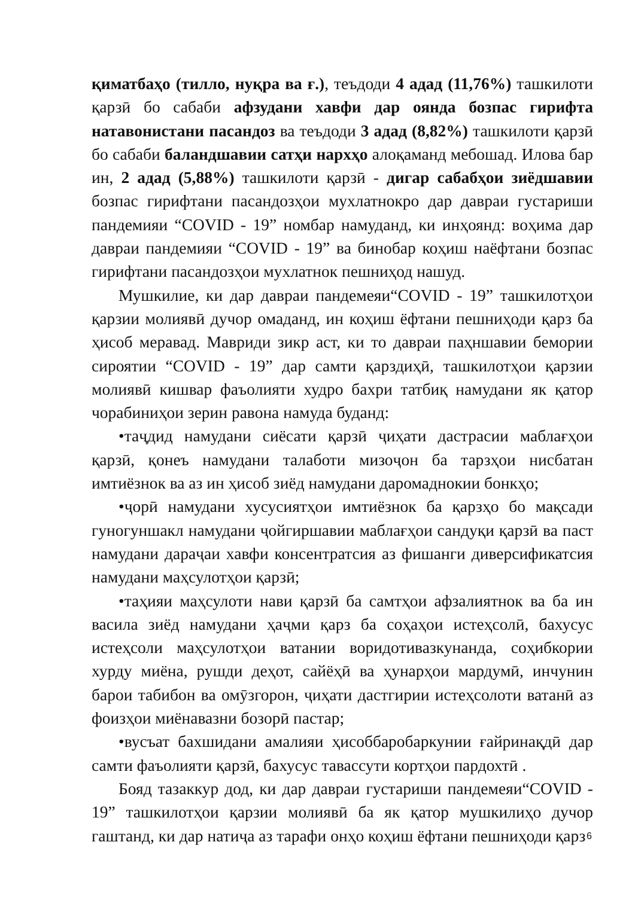қиматбаҳо (тилло, нуқра ва ғ.), теъдоди 4 адад (11,76%) ташкилоти қарзӣ бо сабаби афзудани хавфи дар оянда бозпас гирифта натавонистани пасандоз ва теъдоди 3 адад (8,82%) ташкилоти қарзӣ бо сабаби баландшавии сатҳи нархҳо алоқаманд мебошад. Илова бар ин, 2 адад (5,88%) ташкилоти қарзӣ - дигар сабабҳои зиёдшавии бозпас гирифтани пасандозҳои мухлатнокро дар давраи густариши пандемияи “COVID - 19” номбар намуданд, ки инҳоянд: воҳима дар давраи пандемияи “COVID - 19” ва бинобар коҳиш наёфтани бозпас гирифтани пасандозҳои мухлатнок пешниҳод нашуд.
Мушкилие, ки дар давраи пандемеяи“COVID - 19” ташкилотҳои қарзии молиявӣ дучор омаданд, ин коҳиш ёфтани пешниҳоди қарз ба ҳисоб меравад. Мавриди зикр аст, ки то давраи паҳншавии бемории сироятии “COVID - 19” дар самти қарздиҳӣ, ташкилотҳои қарзии молиявӣ кишвар фаъолияти худро бахри татбиқ намудани як қатор чорабиниҳои зерин равона намуда буданд:
•таҷдид намудани сиёсати қарзӣ ҷиҳати дастрасии маблағҳои қарзӣ, қонеъ намудани талаботи мизоҷон ба тарзҳои нисбатан имтиёзнок ва аз ин ҳисоб зиёд намудани даромаднокии бонкҳо;
•ҷорӣ намудани хусусиятҳои имтиёзнок ба қарзҳо бо мақсади гуногуншакл намудани ҷойгиршавии маблағҳои сандуқи қарзӣ ва паст намудани дараҷаи хавфи консентратсия аз фишанги диверсификатсия намудани маҳсулотҳои қарзӣ;
•таҳияи маҳсулоти нави қарзӣ ба самтҳои афзалиятнок ва ба ин васила зиёд намудани ҳаҷми қарз ба соҳаҳои истеҳсолӣ, бахусус истеҳсоли маҳсулотҳои ватании воридотивазкунанда, соҳибкории хурду миёна, рушди деҳот, сайёҳӣ ва ҳунарҳои мардумӣ, инчунин барои табибон ва омӯзгорон, ҷиҳати дастгирии истеҳсолоти ватанӣ аз фоизҳои миёнавазни бозорӣ пастар;
•вусъат бахшидани амалияи ҳисоббаробаркунии ғайринақдӣ дар самти фаъолияти қарзӣ, бахусус тавассути кортҳои пардохтӣ .
Бояд тазаккур дод, ки дар давраи густариши пандемеяи“COVID - 19” ташкилотҳои қарзии молиявӣ ба як қатор мушкилиҳо дучор гаштанд, ки дар натиҷа аз тарафи онҳо коҳиш ёфтани пешниҳоди қарз
6